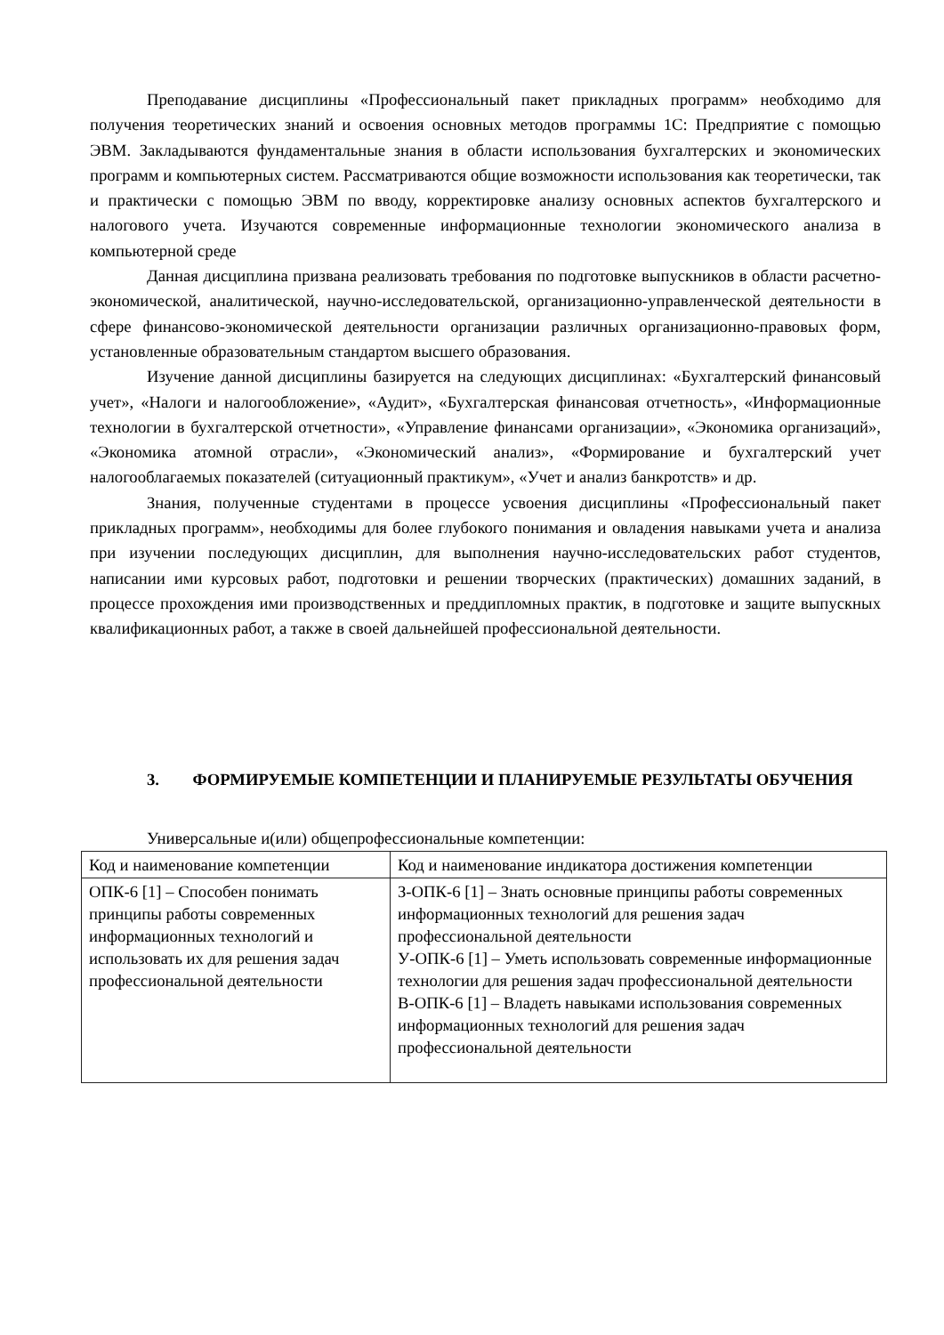Преподавание дисциплины «Профессиональный пакет прикладных программ» необходимо для получения теоретических знаний и освоения основных методов программы 1С: Предприятие с помощью ЭВМ. Закладываются фундаментальные знания в области использования бухгалтерских и экономических программ и компьютерных систем. Рассматриваются общие возможности использования как теоретически, так и практически с помощью ЭВМ по вводу, корректировке анализу основных аспектов бухгалтерского и налогового учета. Изучаются современные информационные технологии экономического анализа в компьютерной среде
Данная дисциплина призвана реализовать требования по подготовке выпускников в области расчетно-экономической, аналитической, научно-исследовательской, организационно-управленческой деятельности в сфере финансово-экономической деятельности организации различных организационно-правовых форм, установленные образовательным стандартом высшего образования.
Изучение данной дисциплины базируется на следующих дисциплинах: «Бухгалтерский финансовый учет», «Налоги и налогообложение», «Аудит», «Бухгалтерская финансовая отчетность», «Информационные технологии в бухгалтерской отчетности», «Управление финансами организации», «Экономика организаций», «Экономика атомной отрасли», «Экономический анализ», «Формирование и бухгалтерский учет налогооблагаемых показателей (ситуационный практикум», «Учет и анализ банкротств» и др.
Знания, полученные студентами в процессе усвоения дисциплины «Профессиональный пакет прикладных программ», необходимы для более глубокого понимания и овладения навыками учета и анализа при изучении последующих дисциплин, для выполнения научно-исследовательских работ студентов, написании ими курсовых работ, подготовки и решении творческих (практических) домашних заданий, в процессе прохождения ими производственных и преддипломных практик, в подготовке и защите выпускных квалификационных работ, а также в своей дальнейшей профессиональной деятельности.
3. ФОРМИРУЕМЫЕ КОМПЕТЕНЦИИ И ПЛАНИРУЕМЫЕ РЕЗУЛЬТАТЫ ОБУЧЕНИЯ
Универсальные и(или) общепрофессиональные компетенции:
| Код и наименование компетенции | Код и наименование индикатора достижения компетенции |
| ОПК-6 [1] – Способен понимать принципы работы современных информационных технологий и использовать их для решения задач профессиональной деятельности | З-ОПК-6 [1] – Знать основные принципы работы современных информационных технологий для решения задач профессиональной деятельности У-ОПК-6 [1] – Уметь использовать современные информационные технологии для решения задач профессиональной деятельности В-ОПК-6 [1] – Владеть навыками использования современных информационных технологий для решения задач профессиональной деятельности |